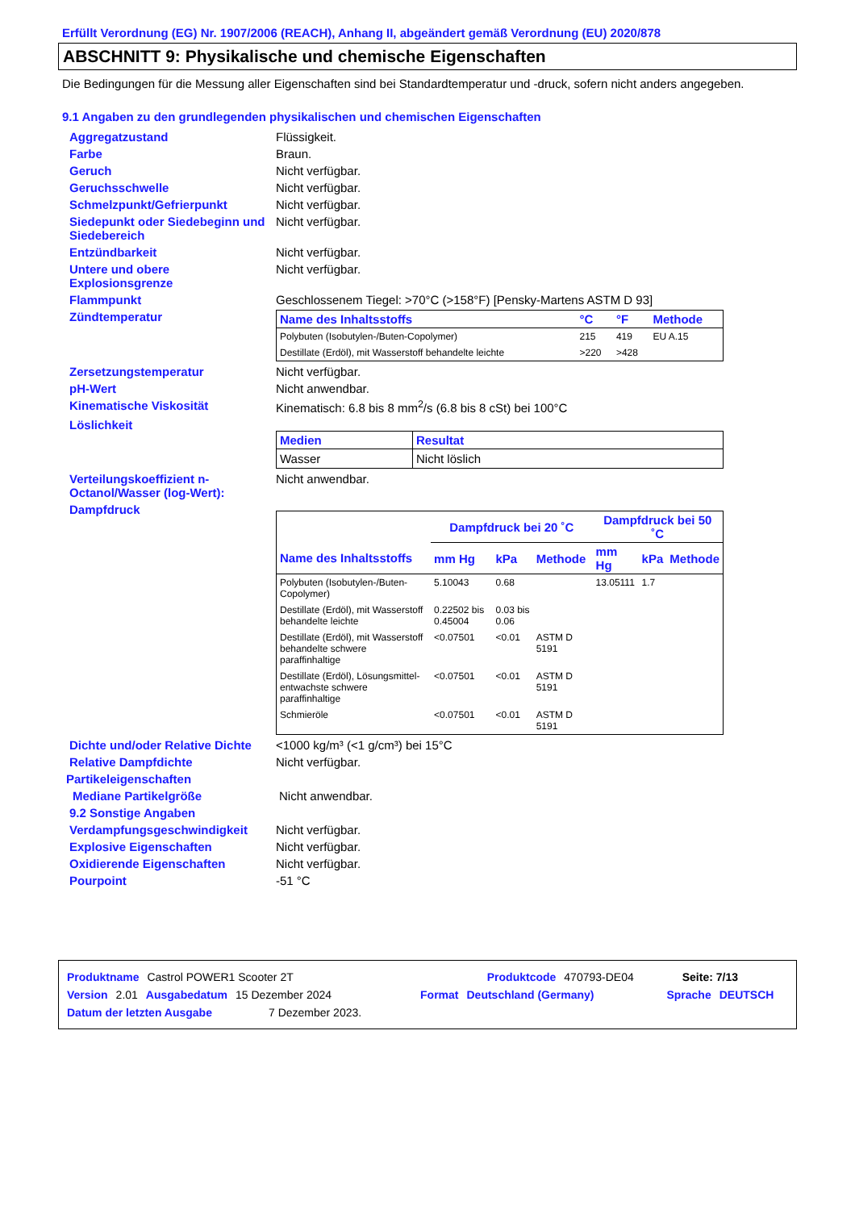Erfüllt Verordnung (EG) Nr. 1907/2006 (REACH), Anhang II, abgeändert gemäß Verordnung (EU) 2020/878
ABSCHNITT 9: Physikalische und chemische Eigenschaften
Die Bedingungen für die Messung aller Eigenschaften sind bei Standardtemperatur und -druck, sofern nicht anders angegeben.
9.1 Angaben zu den grundlegenden physikalischen und chemischen Eigenschaften
Aggregatzustand Flüssigkeit.
Farbe Braun.
Geruch Nicht verfügbar.
Geruchsschwelle Nicht verfügbar.
Schmelzpunkt/Gefrierpunkt Nicht verfügbar.
Siedepunkt oder Siedebeginn und Siedebereich
Nicht verfügbar.
Entzündbarkeit Nicht verfügbar.
Untere und obere Explosionsgrenze
Nicht verfügbar.
Flammpunkt Geschlossenem Tiegel: >70°C (>158°F) [Pensky-Martens ASTM D 93]
Zündtemperatur
| Name des Inhaltsstoffs | °C | °F | Methode |
| --- | --- | --- | --- |
| Polybuten (Isobutylen-/Buten-Copolymer) | 215 | 419 | EU A.15 |
| Destillate (Erdöl), mit Wasserstoff behandelte leichte | >220 | >428 | |
Zersetzungstemperatur Nicht verfügbar.
pH-Wert Nicht anwendbar.
Kinematische Viskosität Kinematisch: 6.8 bis 8 mm<sup>2</sup>/s (6.8 bis 8 cSt) bei 100°C
Löslichkeit
| Medien | Resultat |
| --- | --- |
| Wasser | Nicht löslich |
Verteilungskoeffizient n-Octanol/Wasser (log-Wert):
Nicht anwendbar.
Dampfdruck
| | Dampfdruck bei 20 ˚C | | | Dampfdruck bei 50 ˚C | | |
| --- | --- | --- | --- | --- | --- | --- |
| Name des Inhaltsstoffs | mm Hg | kPa | Methode | mm Hg | kPa | Methode |
| Polybuten (Isobutylen-/Buten-Copolymer) | 5.10043 | 0.68 | | 13.05111 | 1.7 | |
| Destillate (Erdöl), mit Wasserstoff behandelte leichte | 0.22502 bis 0.45004 | 0.03 bis 0.06 | | | | |
| Destillate (Erdöl), mit Wasserstoff behandelte schwere paraffinhaltige | <0.07501 | <0.01 | ASTM D 5191 | | | |
| Destillate (Erdöl), Lösungsmittel-entwachste schwere paraffinhaltige | <0.07501 | <0.01 | ASTM D 5191 | | | |
| Schmieröle | <0.07501 | <0.01 | ASTM D 5191 | | | |
Dichte und/oder Relative Dichte
<1000 kg/m³ (<1 g/cm³) bei 15°C
Relative Dampfdichte Nicht verfügbar.
Partikeleigenschaften
Mediane Partikelgröße Nicht anwendbar.
9.2 Sonstige Angaben
Verdampfungsgeschwindigkeit Nicht verfügbar.
Explosive Eigenschaften Nicht verfügbar.
Oxidierende Eigenschaften Nicht verfügbar.
Pourpoint -51 °C
Produktname Castrol POWER1 Scooter 2T Produktcode 470793-DE04 Seite: 7/13
Version 2.01 Ausgabedatum 15 Dezember 2024 Format Deutschland (Germany) Sprache DEUTSCH
Datum der letzten Ausgabe 7 Dezember 2023.